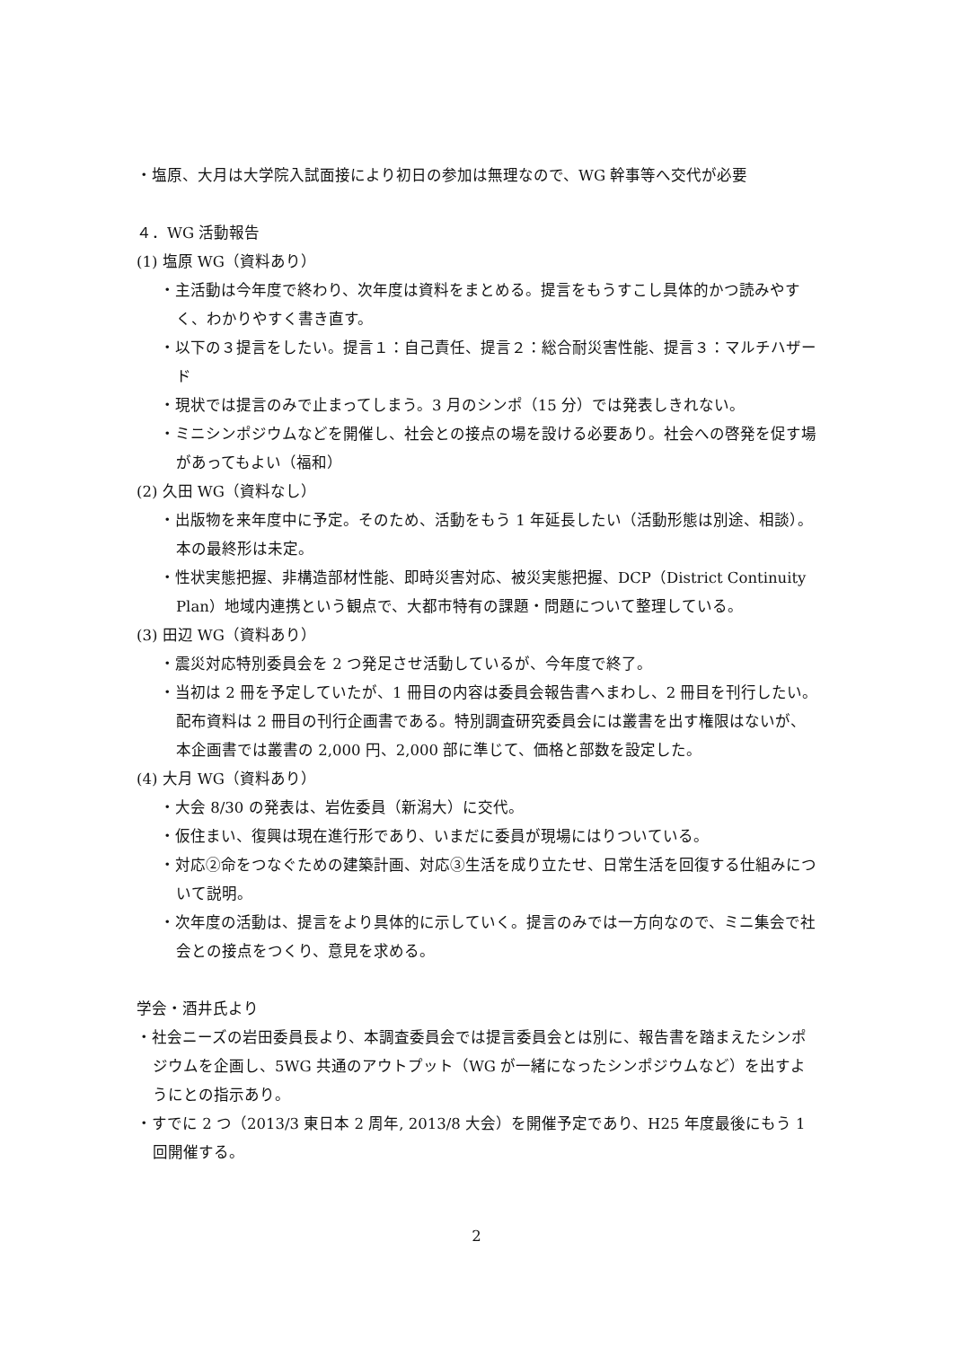・塩原、大月は大学院入試面接により初日の参加は無理なので、WG 幹事等へ交代が必要
４．WG 活動報告
(1) 塩原 WG（資料あり）
・主活動は今年度で終わり、次年度は資料をまとめる。提言をもうすこし具体的かつ読みやすく、わかりやすく書き直す。
・以下の３提言をしたい。提言１：自己責任、提言２：総合耐災害性能、提言３：マルチハザード
・現状では提言のみで止まってしまう。3 月のシンポ（15 分）では発表しきれない。
・ミニシンポジウムなどを開催し、社会との接点の場を設ける必要あり。社会への啓発を促す場があってもよい（福和）
(2) 久田 WG（資料なし）
・出版物を来年度中に予定。そのため、活動をもう 1 年延長したい（活動形態は別途、相談）。本の最終形は未定。
・性状実態把握、非構造部材性能、即時災害対応、被災実態把握、DCP（District Continuity Plan）地域内連携という観点で、大都市特有の課題・問題について整理している。
(3) 田辺 WG（資料あり）
・震災対応特別委員会を 2 つ発足させ活動しているが、今年度で終了。
・当初は 2 冊を予定していたが、1 冊目の内容は委員会報告書へまわし、2 冊目を刊行したい。配布資料は 2 冊目の刊行企画書である。特別調査研究委員会には叢書を出す権限はないが、本企画書では叢書の 2,000 円、2,000 部に準じて、価格と部数を設定した。
(4) 大月 WG（資料あり）
・大会 8/30 の発表は、岩佐委員（新潟大）に交代。
・仮住まい、復興は現在進行形であり、いまだに委員が現場にはりついている。
・対応②命をつなぐための建築計画、対応③生活を成り立たせ、日常生活を回復する仕組みについて説明。
・次年度の活動は、提言をより具体的に示していく。提言のみでは一方向なので、ミニ集会で社会との接点をつくり、意見を求める。
学会・酒井氏より
・社会ニーズの岩田委員長より、本調査委員会では提言委員会とは別に、報告書を踏まえたシンポジウムを企画し、5WG 共通のアウトプット（WG が一緒になったシンポジウムなど）を出すようにとの指示あり。
・すでに 2 つ（2013/3 東日本 2 周年, 2013/8 大会）を開催予定であり、H25 年度最後にもう 1 回開催する。
2